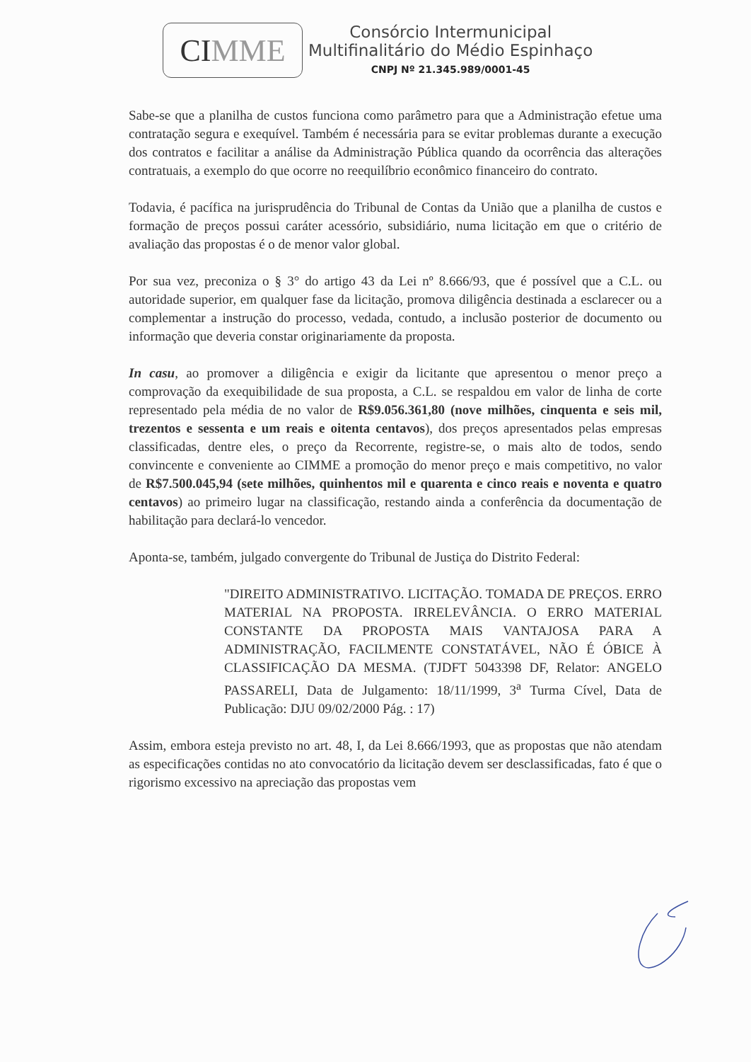CI MME
Consórcio Intermunicipal
Multifinalitário do Médio Espinhaço
CNPJ Nº 21.345.989/0001-45
Sabe-se que a planilha de custos funciona como parâmetro para que a Administração efetue uma contratação segura e exequível. Também é necessária para se evitar problemas durante a execução dos contratos e facilitar a análise da Administração Pública quando da ocorrência das alterações contratuais, a exemplo do que ocorre no reequilíbrio econômico financeiro do contrato.
Todavia, é pacífica na jurisprudência do Tribunal de Contas da União que a planilha de custos e formação de preços possui caráter acessório, subsidiário, numa licitação em que o critério de avaliação das propostas é o de menor valor global.
Por sua vez, preconiza o § 3° do artigo 43 da Lei nº 8.666/93, que é possível que a C.L. ou autoridade superior, em qualquer fase da licitação, promova diligência destinada a esclarecer ou a complementar a instrução do processo, vedada, contudo, a inclusão posterior de documento ou informação que deveria constar originariamente da proposta.
In casu, ao promover a diligência e exigir da licitante que apresentou o menor preço a comprovação da exequibilidade de sua proposta, a C.L. se respaldou em valor de linha de corte representado pela média de no valor de R$9.056.361,80 (nove milhões, cinquenta e seis mil, trezentos e sessenta e um reais e oitenta centavos), dos preços apresentados pelas empresas classificadas, dentre eles, o preço da Recorrente, registre-se, o mais alto de todos, sendo convincente e conveniente ao CIMME a promoção do menor preço e mais competitivo, no valor de R$7.500.045,94 (sete milhões, quinhentos mil e quarenta e cinco reais e noventa e quatro centavos) ao primeiro lugar na classificação, restando ainda a conferência da documentação de habilitação para declará-lo vencedor.
Aponta-se, também, julgado convergente do Tribunal de Justiça do Distrito Federal:
"DIREITO ADMINISTRATIVO. LICITAÇÃO. TOMADA DE PREÇOS. ERRO MATERIAL NA PROPOSTA. IRRELEVÂNCIA. O ERRO MATERIAL CONSTANTE DA PROPOSTA MAIS VANTAJOSA PARA A ADMINISTRAÇÃO, FACILMENTE CONSTATÁVEL, NÃO É ÓBICE À CLASSIFICAÇÃO DA MESMA. (TJDFT 5043398 DF, Relator: ANGELO PASSARELI, Data de Julgamento: 18/11/1999, 3<sup>a</sup> Turma Cível, Data de Publicação: DJU 09/02/2000 Pág. : 17)
Assim, embora esteja previsto no art. 48, I, da Lei 8.666/1993, que as propostas que não atendam as especificações contidas no ato convocatório da licitação devem ser desclassificadas, fato é que o rigorismo excessivo na apreciação das propostas vem